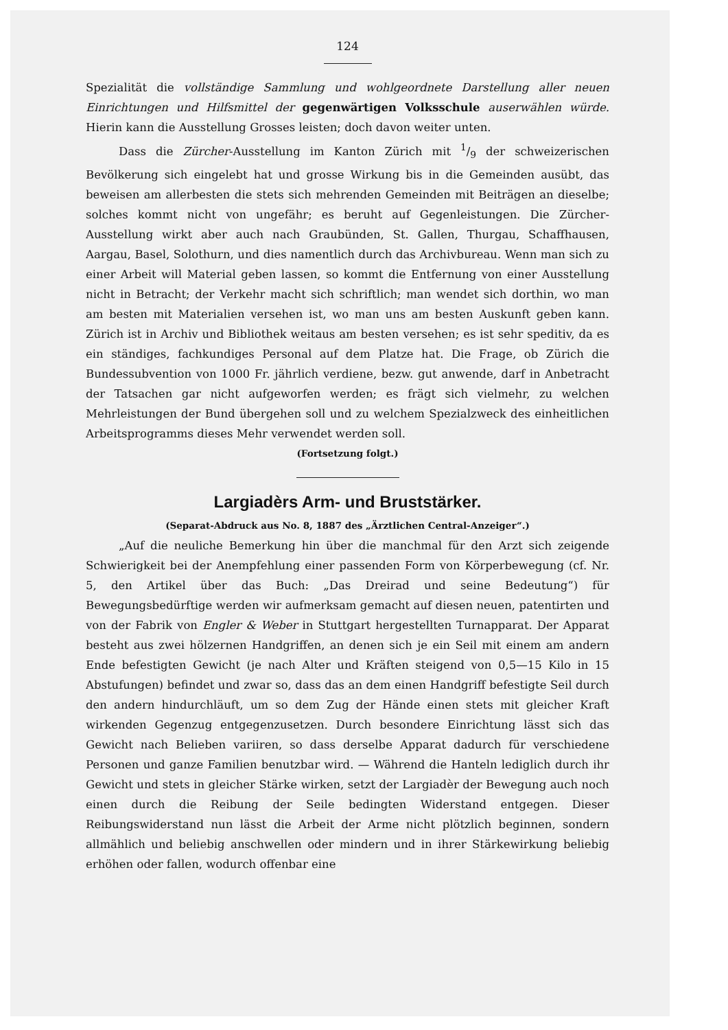124
Spezialität die vollständige Sammlung und wohlgeordnete Darstellung aller neuen Einrichtungen und Hilfsmittel der gegenwärtigen Volksschule auserwählen würde. Hierin kann die Ausstellung Grosses leisten; doch davon weiter unten.
Dass die Zürcher-Ausstellung im Kanton Zürich mit 1/9 der schweizerischen Bevölkerung sich eingelebt hat und grosse Wirkung bis in die Gemeinden ausübt, das beweisen am allerbesten die stets sich mehrenden Gemeinden mit Beiträgen an dieselbe; solches kommt nicht von ungefähr; es beruht auf Gegenleistungen. Die Zürcher-Ausstellung wirkt aber auch nach Graubünden, St. Gallen, Thurgau, Schaffhausen, Aargau, Basel, Solothurn, und dies namentlich durch das Archivbureau. Wenn man sich zu einer Arbeit will Material geben lassen, so kommt die Entfernung von einer Ausstellung nicht in Betracht; der Verkehr macht sich schriftlich; man wendet sich dorthin, wo man am besten mit Materialien versehen ist, wo man uns am besten Auskunft geben kann. Zürich ist in Archiv und Bibliothek weitaus am besten versehen; es ist sehr speditiv, da es ein ständiges, fachkundiges Personal auf dem Platze hat. Die Frage, ob Zürich die Bundessubvention von 1000 Fr. jährlich verdiene, bezw. gut anwende, darf in Anbetracht der Tatsachen gar nicht aufgeworfen werden; es frägt sich vielmehr, zu welchen Mehrleistungen der Bund übergehen soll und zu welchem Spezialzweck des einheitlichen Arbeitsprogramms dieses Mehr verwendet werden soll.
(Fortsetzung folgt.)
Largiadèrs Arm- und Bruststärker.
(Separat-Abdruck aus No. 8, 1887 des „Ärztlichen Central-Anzeiger“.)
„Auf die neuliche Bemerkung hin über die manchmal für den Arzt sich zeigende Schwierigkeit bei der Anempfehlung einer passenden Form von Körperbewegung (cf. Nr. 5, den Artikel über das Buch: „Das Dreirad und seine Bedeutung“) für Bewegungsbedürftige werden wir aufmerksam gemacht auf diesen neuen, patentirten und von der Fabrik von Engler & Weber in Stuttgart hergestellten Turnapparat. Der Apparat besteht aus zwei hölzernen Handgriffen, an denen sich je ein Seil mit einem am andern Ende befestigten Gewicht (je nach Alter und Kräften steigend von 0,5—15 Kilo in 15 Abstufungen) befindet und zwar so, dass das an dem einen Handgriff befestigte Seil durch den andern hindurchläuft, um so dem Zug der Hände einen stets mit gleicher Kraft wirkenden Gegenzug entgegenzusetzen. Durch besondere Einrichtung lässt sich das Gewicht nach Belieben variiren, so dass derselbe Apparat dadurch für verschiedene Personen und ganze Familien benutzbar wird. — Während die Hanteln lediglich durch ihr Gewicht und stets in gleicher Stärke wirken, setzt der Largiadèr der Bewegung auch noch einen durch die Reibung der Seile bedingten Widerstand entgegen. Dieser Reibungswiderstand nun lässt die Arbeit der Arme nicht plötzlich beginnen, sondern allmählich und beliebig anschwellen oder mindern und in ihrer Stärkewirkung beliebig erhöhen oder fallen, wodurch offenbar eine